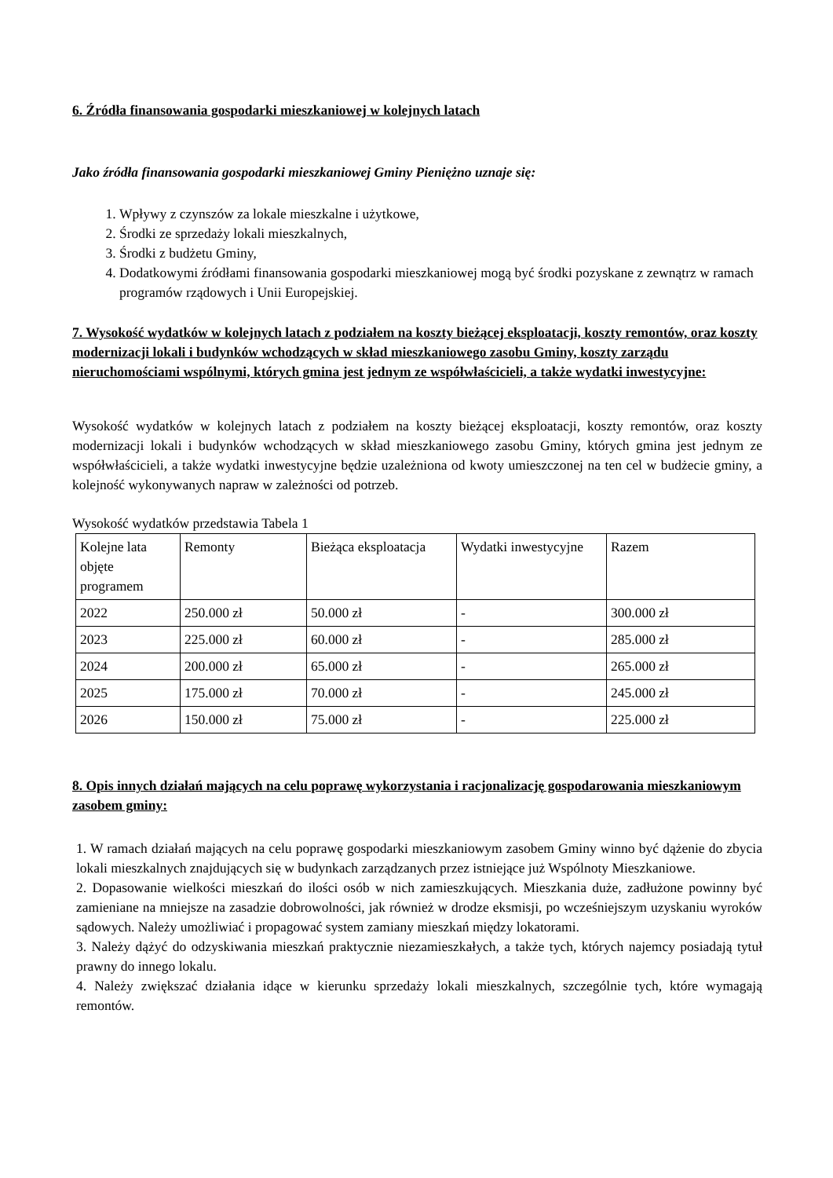6. Źródła finansowania gospodarki mieszkaniowej w kolejnych latach
Jako źródła finansowania gospodarki mieszkaniowej Gminy Pieniężno uznaje się:
1. Wpływy z czynszów za lokale mieszkalne i użytkowe,
2. Środki ze sprzedaży lokali mieszkalnych,
3. Środki z budżetu Gminy,
4. Dodatkowymi źródłami finansowania gospodarki mieszkaniowej mogą być środki pozyskane z zewnątrz w ramach programów rządowych i Unii Europejskiej.
7. Wysokość wydatków w kolejnych latach z podziałem na koszty bieżącej eksploatacji, koszty remontów, oraz koszty modernizacji lokali i budynków wchodzących w skład mieszkaniowego zasobu Gminy, koszty zarządu nieruchomościami wspólnymi, których gmina jest jednym ze współwłaścicieli, a także wydatki inwestycyjne:
Wysokość wydatków w kolejnych latach z podziałem na koszty bieżącej eksploatacji, koszty remontów, oraz koszty modernizacji lokali i budynków wchodzących w skład mieszkaniowego zasobu Gminy, których gmina jest jednym ze współwłaścicieli, a także wydatki inwestycyjne będzie uzależniona od kwoty umieszczonej na ten cel w budżecie gminy, a kolejność wykonywanych napraw w zależności od potrzeb.
Wysokość wydatków przedstawia Tabela 1
| Kolejne lata objęte programem | Remonty | Bieżąca eksploatacja | Wydatki inwestycyjne | Razem |
| 2022 | 250.000 zł | 50.000 zł | - | 300.000 zł |
| 2023 | 225.000 zł | 60.000 zł | - | 285.000 zł |
| 2024 | 200.000 zł | 65.000 zł | - | 265.000 zł |
| 2025 | 175.000 zł | 70.000 zł | - | 245.000 zł |
| 2026 | 150.000 zł | 75.000 zł | - | 225.000 zł |
8. Opis innych działań mających na celu poprawę wykorzystania i racjonalizację gospodarowania mieszkaniowym zasobem gminy:
1. W ramach działań mających na celu poprawę gospodarki mieszkaniowym zasobem Gminy winno być dążenie do zbycia lokali mieszkalnych znajdujących się w budynkach zarządzanych przez istniejące już Wspólnoty Mieszkaniowe.
2. Dopasowanie wielkości mieszkań do ilości osób w nich zamieszkujących. Mieszkania duże, zadłużone powinny być zamieniane na mniejsze na zasadzie dobrowolności, jak również w drodze eksmisji, po wcześniejszym uzyskaniu wyroków sądowych. Należy umożliwiać i propagować system zamiany mieszkań między lokatorami.
3. Należy dążyć do odzyskiwania mieszkań praktycznie niezamieszkałych, a także tych, których najemcy posiadają tytuł prawny do innego lokalu.
4. Należy zwiększać działania idące w kierunku sprzedaży lokali mieszkalnych, szczególnie tych, które wymagają remontów.